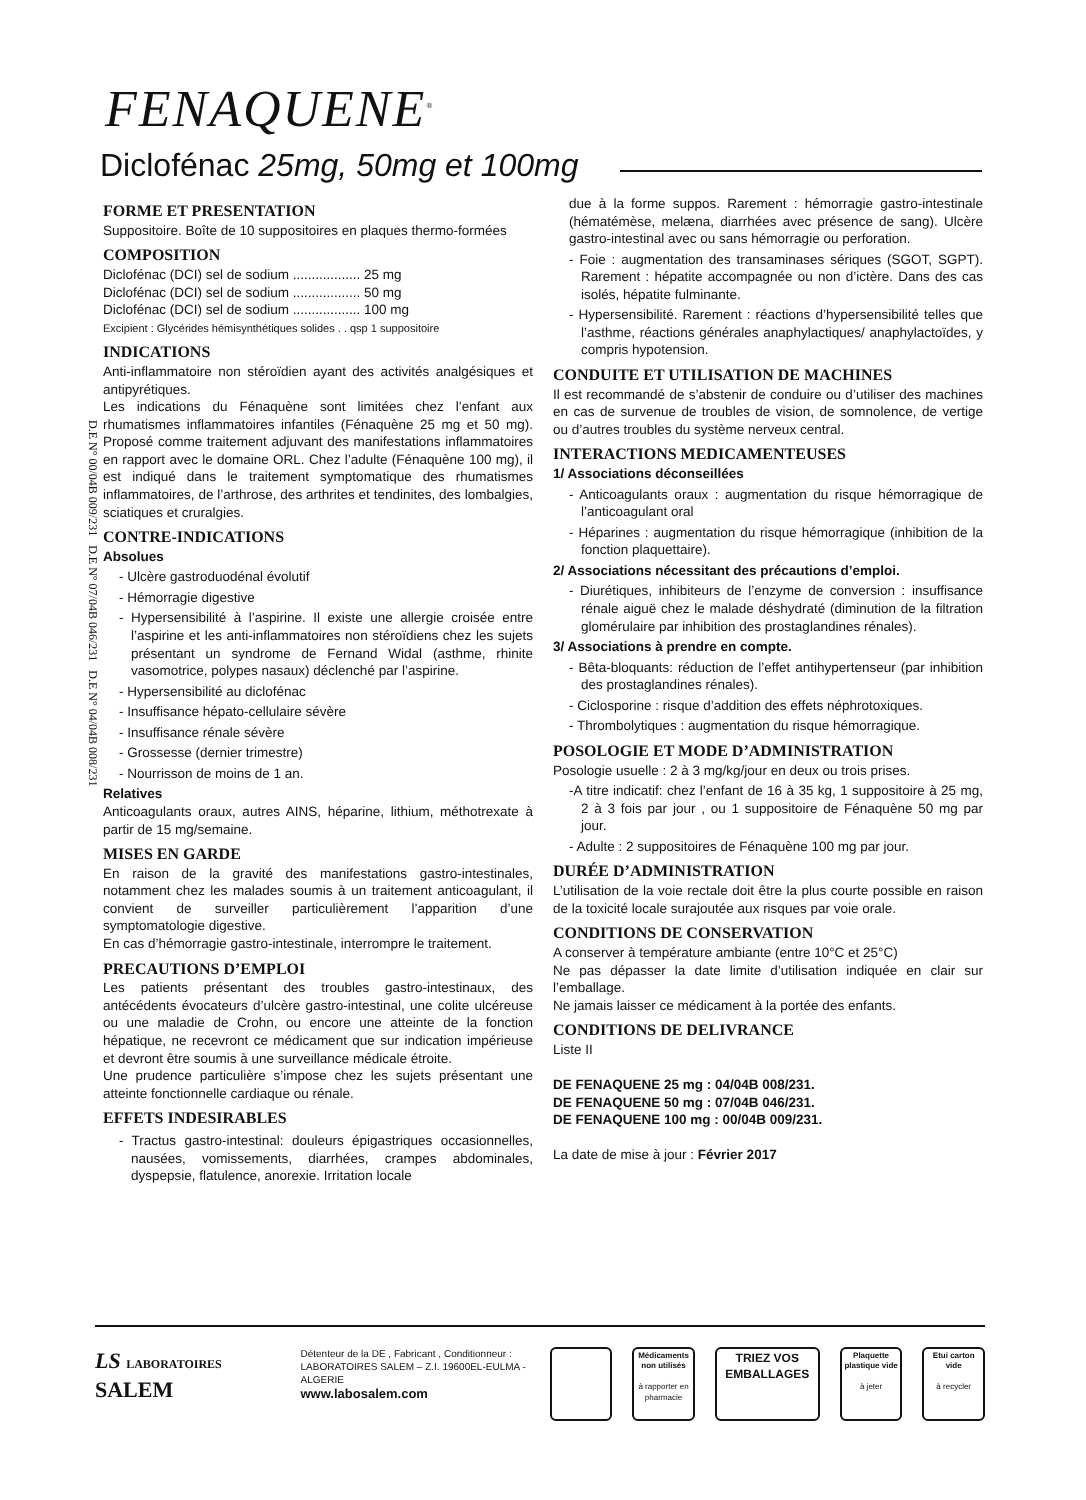FENAQUENE<sup>®</sup>
Diclofénac 25mg, 50mg et 100mg
D.E N° 00/04B 009/231 D.E N° 07/04B 046/231 D.E N° 04/04B 008/231
FORME ET PRESENTATION
Suppositoire. Boîte de 10 suppositoires en plaques thermo-formées
COMPOSITION
Diclofénac (DCI) sel de sodium .................. 25 mg
Diclofénac (DCI) sel de sodium .................. 50 mg
Diclofénac (DCI) sel de sodium .................. 100 mg
Excipient : Glycérides hémisynthétiques solides . . qsp 1 suppositoire
INDICATIONS
Anti-inflammatoire non stéroïdien ayant des activités analgésiques et antipyrétiques.
Les indications du Fénaquène sont limitées chez l’enfant aux rhumatismes inflammatoires infantiles (Fénaquène 25 mg et 50 mg). Proposé comme traitement adjuvant des manifestations inflammatoires en rapport avec le domaine ORL. Chez l’adulte (Fénaquène 100 mg), il est indiqué dans le traitement symptomatique des rhumatismes inflammatoires, de l’arthrose, des arthrites et tendinites, des lombalgies, sciatiques et cruralgies.
CONTRE-INDICATIONS
Absolues
- Ulcère gastroduodénal évolutif
- Hémorragie digestive
- Hypersensibilité à l’aspirine. Il existe une allergie croisée entre l’aspirine et les anti-inflammatoires non stéroïdiens chez les sujets présentant un syndrome de Fernand Widal (asthme, rhinite vasomotrice, polypes nasaux) déclenché par l’aspirine.
- Hypersensibilité au diclofénac
- Insuffisance hépato-cellulaire sévère
- Insuffisance rénale sévère
- Grossesse (dernier trimestre)
- Nourrisson de moins de 1 an.
Relatives
Anticoagulants oraux, autres AINS, héparine, lithium, méthotrexate à partir de 15 mg/semaine.
MISES EN GARDE
En raison de la gravité des manifestations gastro-intestinales, notamment chez les malades soumis à un traitement anticoagulant, il convient de surveiller particulièrement l’apparition d’une symptomatologie digestive.
En cas d’hémorragie gastro-intestinale, interrompre le traitement.
PRECAUTIONS D’EMPLOI
Les patients présentant des troubles gastro-intestinaux, des antécédents évocateurs d’ulcère gastro-intestinal, une colite ulcéreuse ou une maladie de Crohn, ou encore une atteinte de la fonction hépatique, ne recevront ce médicament que sur indication impérieuse et devront être soumis à une surveillance médicale étroite.
Une prudence particulière s’impose chez les sujets présentant une atteinte fonctionnelle cardiaque ou rénale.
EFFETS INDESIRABLES
- Tractus gastro-intestinal: douleurs épigastriques occasionnelles, nausées, vomissements, diarrhées, crampes abdominales, dyspepsie, flatulence, anorexie. Irritation locale
due à la forme suppos. Rarement : hémorragie gastro-intestinale (hématémèse, melæna, diarrhées avec présence de sang). Ulcère gastro-intestinal avec ou sans hémorragie ou perforation.
- Foie : augmentation des transaminases sériques (SGOT, SGPT). Rarement : hépatite accompagnée ou non d’ictère. Dans des cas isolés, hépatite fulminante.
- Hypersensibilité. Rarement : réactions d’hypersensibilité telles que l’asthme, réactions générales anaphylactiques/ anaphylactoïdes, y compris hypotension.
CONDUITE ET UTILISATION DE MACHINES
Il est recommandé de s’abstenir de conduire ou d’utiliser des machines en cas de survenue de troubles de vision, de somnolence, de vertige ou d’autres troubles du système nerveux central.
INTERACTIONS MEDICAMENTEUSES
1/ Associations déconseillées
- Anticoagulants oraux : augmentation du risque hémorragique de l’anticoagulant oral
- Héparines : augmentation du risque hémorragique (inhibition de la fonction plaquettaire).
2/ Associations nécessitant des précautions d’emploi.
- Diurétiques, inhibiteurs de l’enzyme de conversion : insuffisance rénale aiguë chez le malade déshydraté (diminution de la filtration glomérulaire par inhibition des prostaglandines rénales).
3/ Associations à prendre en compte.
- Bêta-bloquants: réduction de l’effet antihypertenseur (par inhibition des prostaglandines rénales).
- Ciclosporine : risque d’addition des effets néphrotoxiques.
- Thrombolytiques : augmentation du risque hémorragique.
POSOLOGIE ET MODE D’ADMINISTRATION
Posologie usuelle : 2 à 3 mg/kg/jour en deux ou trois prises.
-A titre indicatif: chez l’enfant de 16 à 35 kg, 1 suppositoire à 25 mg, 2 à 3 fois par jour , ou 1 suppositoire de Fénaquène 50 mg par jour.
- Adulte : 2 suppositoires de Fénaquène 100 mg par jour.
DURÉE D’ADMINISTRATION
L’utilisation de la voie rectale doit être la plus courte possible en raison de la toxicité locale surajoutée aux risques par voie orale.
CONDITIONS DE CONSERVATION
A conserver à température ambiante (entre 10°C et 25°C)
Ne pas dépasser la date limite d’utilisation indiquée en clair sur l’emballage.
Ne jamais laisser ce médicament à la portée des enfants.
CONDITIONS DE DELIVRANCE
Liste II
DE FENAQUENE 25 mg : 04/04B 008/231.
DE FENAQUENE 50 mg : 07/04B 046/231.
DE FENAQUENE 100 mg : 00/04B 009/231.
La date de mise à jour : Février 2017
LS LABORATOIRES SALEM
Détenteur de la DE , Fabricant , Conditionneur :
LABORATOIRES SALEM – Z.I. 19600EL-EULMA - ALGERIE
www.labosalem.com
Médicaments non utilisés
à rapporter en pharmacie
TRIEZ VOS EMBALLAGES
Plaquette plastique vide
à jeter
Etui carton vide
à recycler